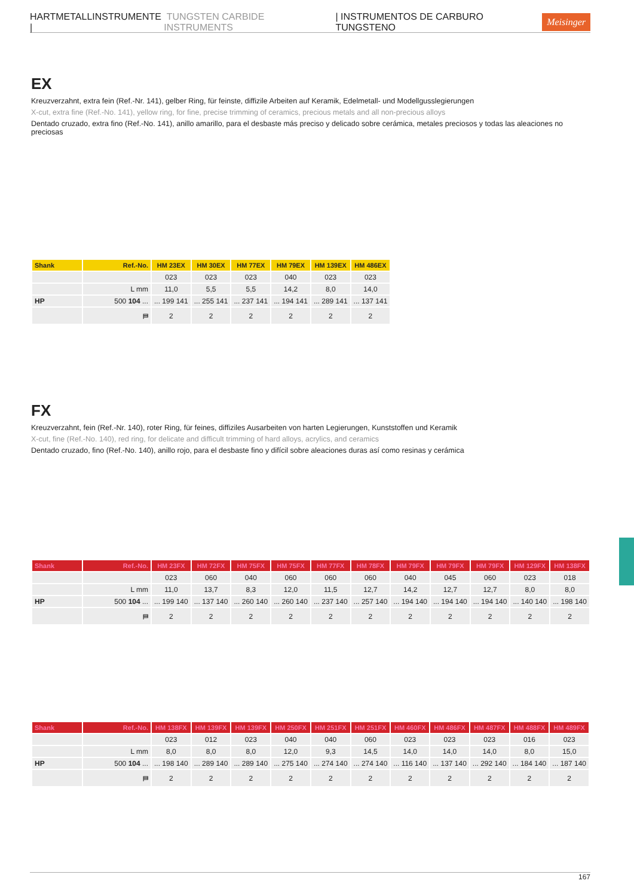HARTMETALLINSTRUMENTE | TUNGSTEN CARBIDE INSTRUMENTS | INSTRUMENTOS DE CARBURO TUNGSTENO Meisinger
EX
Kreuzverzahnt, extra fein (Ref.-Nr. 141), gelber Ring, für feinste, diffizile Arbeiten auf Keramik, Edelmetall- und Modellgusslegierungen
X-cut, extra fine (Ref.-No. 141), yellow ring, for fine, precise trimming of ceramics, precious metals and all non-precious alloys
Dentado cruzado, extra fino (Ref.-No. 141), anillo amarillo, para el desbaste más preciso y delicado sobre cerámica, metales preciosos y todas las aleaciones no preciosas
| Shank | Ref.-No. | HM 23EX | HM 30EX | HM 77EX | HM 79EX | HM 139EX | HM 486EX |
| --- | --- | --- | --- | --- | --- | --- | --- |
| | | 023 | 023 | 023 | 040 | 023 | 023 |
| | L mm | 11,0 | 5,5 | 5,5 | 14,2 | 8,0 | 14,0 |
| HP | 500 104 ... | ... 199 141 | ... 255 141 | ... 237 141 | ... 194 141 | ... 289 141 | ... 137 141 |
| | ⛿ | 2 | 2 | 2 | 2 | 2 | 2 |
FX
Kreuzverzahnt, fein (Ref.-Nr. 140), roter Ring, für feines, diffiziles Ausarbeiten von harten Legierungen, Kunststoffen und Keramik
X-cut, fine (Ref.-No. 140), red ring, for delicate and difficult trimming of hard alloys, acrylics, and ceramics
Dentado cruzado, fino (Ref.-No. 140), anillo rojo, para el desbaste fino y difícil sobre aleaciones duras así como resinas y cerámica
| Shank | Ref.-No. | HM 23FX | HM 72FX | HM 75FX | HM 75FX | HM 77FX | HM 78FX | HM 79FX | HM 79FX | HM 79FX | HM 129FX | HM 138FX |
| --- | --- | --- | --- | --- | --- | --- | --- | --- | --- | --- | --- | --- |
| | | 023 | 060 | 040 | 060 | 060 | 060 | 040 | 045 | 060 | 023 | 018 |
| | L mm | 11,0 | 13,7 | 8,3 | 12,0 | 11,5 | 12,7 | 14,2 | 12,7 | 12,7 | 8,0 | 8,0 |
| HP | 500 104 ... | ... 199 140 | ... 137 140 | ... 260 140 | ... 260 140 | ... 237 140 | ... 257 140 | ... 194 140 | ... 194 140 | ... 194 140 | ... 140 140 | ... 198 140 |
| | ⛿ | 2 | 2 | 2 | 2 | 2 | 2 | 2 | 2 | 2 | 2 | 2 |
| Shank | Ref.-No. | HM 138FX | HM 139FX | HM 139FX | HM 250FX | HM 251FX | HM 251FX | HM 460FX | HM 486FX | HM 487FX | HM 488FX | HM 489FX |
| --- | --- | --- | --- | --- | --- | --- | --- | --- | --- | --- | --- | --- |
| | | 023 | 012 | 023 | 040 | 040 | 060 | 023 | 023 | 023 | 016 | 023 |
| | L mm | 8,0 | 8,0 | 8,0 | 12,0 | 9,3 | 14,5 | 14,0 | 14,0 | 14,0 | 8,0 | 15,0 |
| HP | 500 104 ... | ... 198 140 | ... 289 140 | ... 289 140 | ... 275 140 | ... 274 140 | ... 274 140 | ... 116 140 | ... 137 140 | ... 292 140 | ... 184 140 | ... 187 140 |
| | ⛿ | 2 | 2 | 2 | 2 | 2 | 2 | 2 | 2 | 2 | 2 | 2 |
167